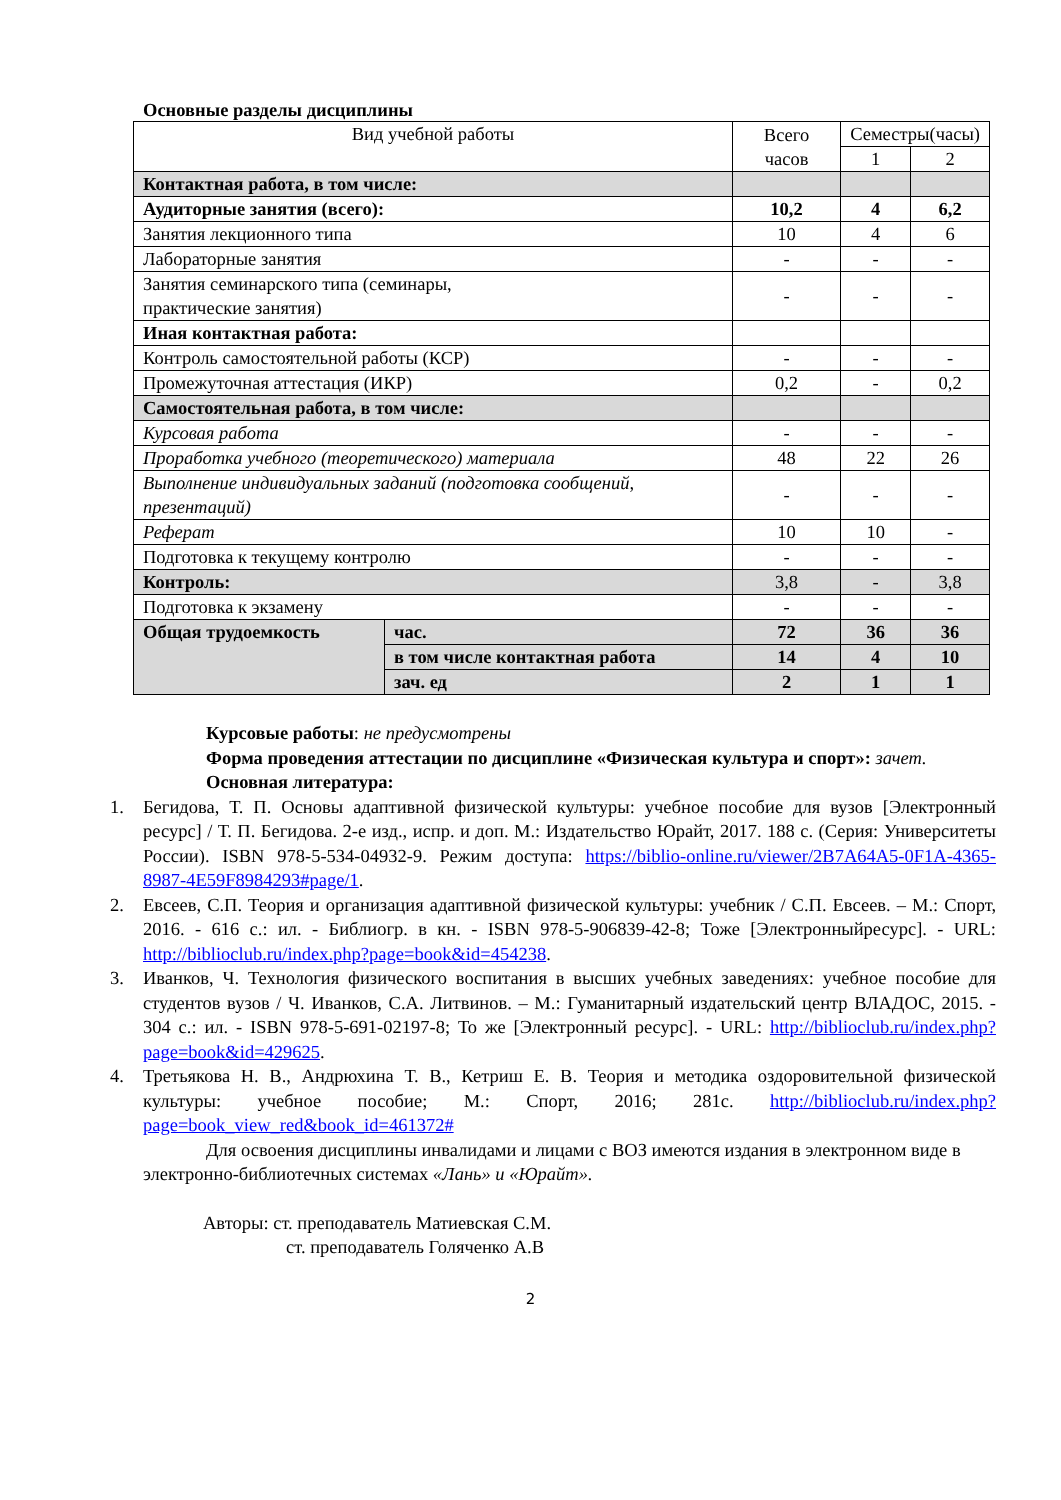Основные разделы дисциплины
| Вид учебной работы | | Всего часов | Семестры(часы) | |
| --- | --- | --- | --- | --- |
| | | | 1 | 2 |
| Контактная работа, в том числе: | | | | |
| Аудиторные занятия (всего): | | 10,2 | 4 | 6,2 |
| Занятия лекционного типа | | 10 | 4 | 6 |
| Лабораторные занятия | | - | - | - |
| Занятия семинарского типа (семинары, практические занятия) | | - | - | - |
| Иная контактная работа: | | | | |
| Контроль самостоятельной работы (КСР) | | - | - | - |
| Промежуточная аттестация (ИКР) | | 0,2 | - | 0,2 |
| Самостоятельная работа, в том числе: | | | | |
| Курсовая работа | | - | - | - |
| Проработка учебного (теоретического) материала | | 48 | 22 | 26 |
| Выполнение индивидуальных заданий (подготовка сообщений, презентаций) | | - | - | - |
| Реферат | | 10 | 10 | - |
| Подготовка к текущему контролю | | - | - | - |
| Контроль: | | 3,8 | - | 3,8 |
| Подготовка к экзамену | | - | - | - |
| Общая трудоемкость | час. | 72 | 36 | 36 |
| | в том числе контактная работа | 14 | 4 | 10 |
| | зач. ед | 2 | 1 | 1 |
Курсовые работы: не предусмотрены
Форма проведения аттестации по дисциплине «Физическая культура и спорт»: зачет.
Основная литература:
1. Бегидова, Т. П. Основы адаптивной физической культуры: учебное пособие для вузов [Электронный ресурс] / Т. П. Бегидова. 2-е изд., испр. и доп. М.: Издательство Юрайт, 2017. 188 с. (Серия: Университеты России). ISBN 978-5-534-04932-9. Режим доступа: https://biblio-online.ru/viewer/2B7A64A5-0F1A-4365-8987-4E59F8984293#page/1.
2. Евсеев, С.П. Теория и организация адаптивной физической культуры: учебник / С.П. Евсеев. – М.: Спорт, 2016. - 616 с.: ил. - Библиогр. в кн. - ISBN 978-5-906839-42-8; Тоже [Электронныйресурс]. - URL: http://biblioclub.ru/index.php?page=book&id=454238.
3. Иванков, Ч. Технология физического воспитания в высших учебных заведениях: учебное пособие для студентов вузов / Ч. Иванков, С.А. Литвинов. – М.: Гуманитарный издательский центр ВЛАДОС, 2015. - 304 с.: ил. - ISBN 978-5-691-02197-8; То же [Электронный ресурс]. - URL: http://biblioclub.ru/index.php?page=book&id=429625.
4. Третьякова Н. В., Андрюхина Т. В., Кетриш Е. В. Теория и методика оздоровительной физической культуры: учебное пособие; М.: Спорт, 2016; 281с. http://biblioclub.ru/index.php?page=book_view_red&book_id=461372#
Для освоения дисциплины инвалидами и лицами с ВОЗ имеются издания в электронном виде в электронно-библиотечных системах «Лань» и «Юрайт».
Авторы: ст. преподаватель Матиевская С.М.
ст. преподаватель Голяченко А.В
2